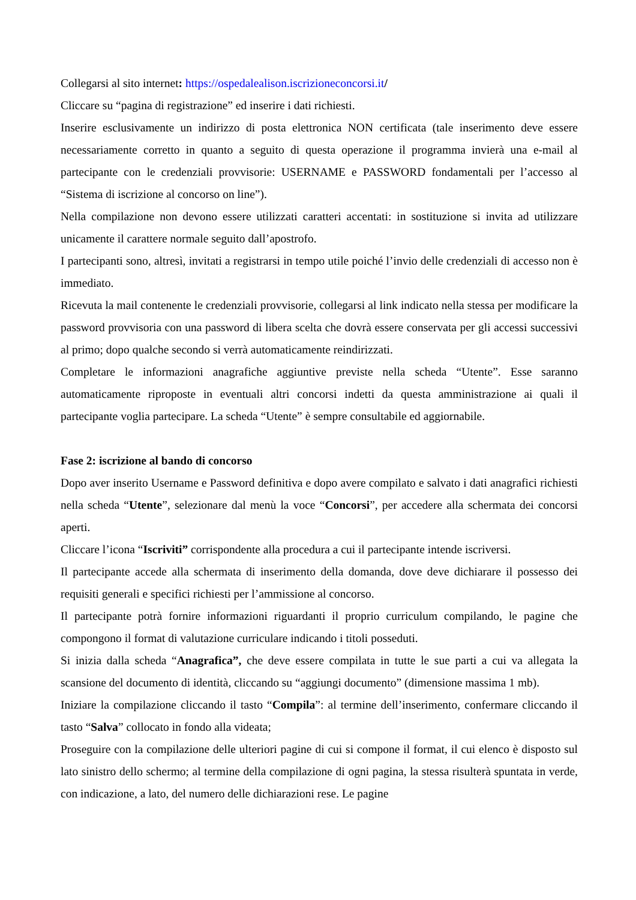Collegarsi al sito internet: https://ospedalealison.iscrizioneconcorsi.it/
Cliccare su “pagina di registrazione” ed inserire i dati richiesti.
Inserire esclusivamente un indirizzo di posta elettronica NON certificata (tale inserimento deve essere necessariamente corretto in quanto a seguito di questa operazione il programma invierà una e-mail al partecipante con le credenziali provvisorie: USERNAME e PASSWORD fondamentali per l’accesso al “Sistema di iscrizione al concorso on line”).
Nella compilazione non devono essere utilizzati caratteri accentati: in sostituzione si invita ad utilizzare unicamente il carattere normale seguito dall’apostrofo.
I partecipanti sono, altresì, invitati a registrarsi in tempo utile poiché l’invio delle credenziali di accesso non è immediato.
Ricevuta la mail contenente le credenziali provvisorie, collegarsi al link indicato nella stessa per modificare la password provvisoria con una password di libera scelta che dovrà essere conservata per gli accessi successivi al primo; dopo qualche secondo si verrà automaticamente reindirizzati.
Completare le informazioni anagrafiche aggiuntive previste nella scheda “Utente”. Esse saranno automaticamente riproposte in eventuali altri concorsi indetti da questa amministrazione ai quali il partecipante voglia partecipare. La scheda “Utente” è sempre consultabile ed aggiornabile.
Fase 2: iscrizione al bando di concorso
Dopo aver inserito Username e Password definitiva e dopo avere compilato e salvato i dati anagrafici richiesti nella scheda “Utente”, selezionare dal menù la voce “Concorsi”, per accedere alla schermata dei concorsi aperti.
Cliccare l’icona “Iscriviti” corrispondente alla procedura a cui il partecipante intende iscriversi.
Il partecipante accede alla schermata di inserimento della domanda, dove deve dichiarare il possesso dei requisiti generali e specifici richiesti per l’ammissione al concorso.
Il partecipante potrà fornire informazioni riguardanti il proprio curriculum compilando, le pagine che compongono il format di valutazione curriculare indicando i titoli posseduti.
Si inizia dalla scheda “Anagrafica”, che deve essere compilata in tutte le sue parti a cui va allegata la scansione del documento di identità, cliccando su “aggiungi documento” (dimensione massima 1 mb).
Iniziare la compilazione cliccando il tasto “Compila”: al termine dell’inserimento, confermare cliccando il tasto “Salva” collocato in fondo alla videata;
Proseguire con la compilazione delle ulteriori pagine di cui si compone il format, il cui elenco è disposto sul lato sinistro dello schermo; al termine della compilazione di ogni pagina, la stessa risulterà spuntata in verde, con indicazione, a lato, del numero delle dichiarazioni rese. Le pagine